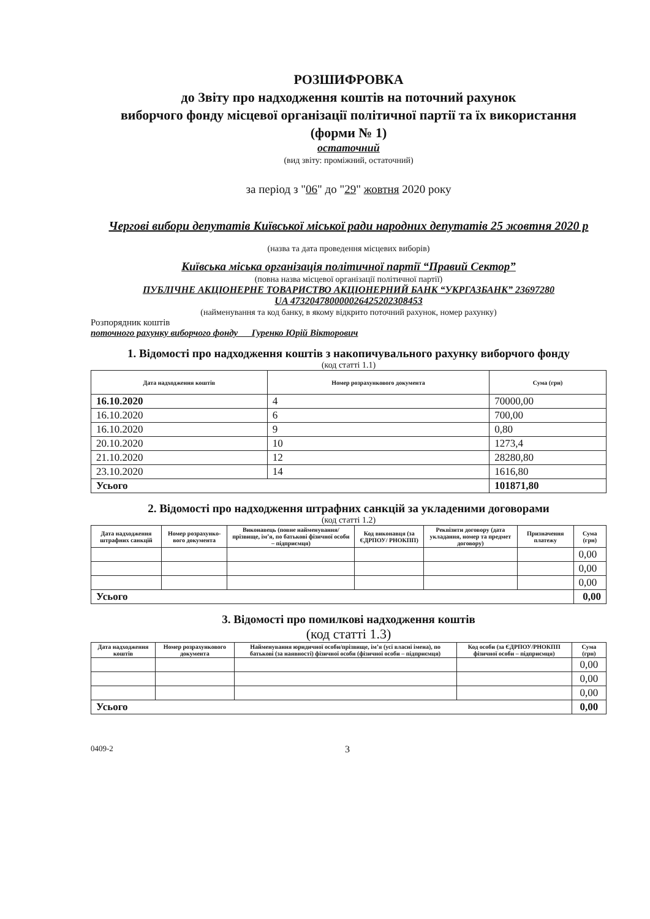РОЗШИФРОВКА
до Звіту про надходження коштів на поточний рахунок
виборчого фонду місцевої організації політичної партії та їх використання
(форми № 1)
остаточний
(вид звіту: проміжний, остаточний)
за період з "06" до "29" жовтня 2020 року
Чергові вибори депутатів Київської міської ради народних депутатів 25 жовтня 2020 р
(назва та дата проведення місцевих виборів)
Київська міська організація політичної партії “Правий Сектор”
(повна назва місцевої організації політичної партії)
ПУБЛІЧНЕ АКЦІОНЕРНЕ ТОВАРИСТВО АКЦІОНЕРНИЙ БАНК “УКРГАЗБАНК” 23697280
UA 473204780000026425202308453
(найменування та код банку, в якому відкрито поточний рахунок, номер рахунку)
Розпорядник коштів
поточного рахунку виборчого фонду Гуренко Юрій Вікторович
1. Відомості про надходження коштів з накопичувального рахунку виборчого фонду
(код статті 1.1)
| Дата надходження коштів | Номер розрахункового документа | Сума (грн) |
| --- | --- | --- |
| 16.10.2020 | 4 | 70000,00 |
| 16.10.2020 | 6 | 700,00 |
| 16.10.2020 | 9 | 0,80 |
| 20.10.2020 | 10 | 1273,4 |
| 21.10.2020 | 12 | 28280,80 |
| 23.10.2020 | 14 | 1616,80 |
| Усього | | 101871,80 |
2. Відомості про надходження штрафних санкцій за укладеними договорами
(код статті 1.2)
| Дата надходження штрафних санкцій | Номер розрахунко-вого документа | Виконавець (повне найменування/ прізвище, ім’я, по батькові фізичної особи – підприємця) | Код виконавця (за ЄДРПОУ/ РНОКПП) | Реквізити договору (дата укладання, номер та предмет договору) | Призначення платежу | Сума (грн) |
| --- | --- | --- | --- | --- | --- | --- |
| | | | | | | 0,00 |
| | | | | | | 0,00 |
| | | | | | | 0,00 |
| Усього | | | | | | 0,00 |
3. Відомості про помилкові надходження коштів
(код статті 1.3)
| Дата надходження коштів | Номер розрахункового документа | Найменування юридичної особи/прізвище, ім’я (усі власні імена), по батькові (за наявності) фізичної особи (фізичної особи – підприємця) | Код особи (за ЄДРПОУ/РНОКПП фізичної особи – підприємця) | Сума (грн) |
| --- | --- | --- | --- | --- |
| | | | | 0,00 |
| | | | | 0,00 |
| | | | | 0,00 |
| Усього | | | | 0,00 |
0409-2 3